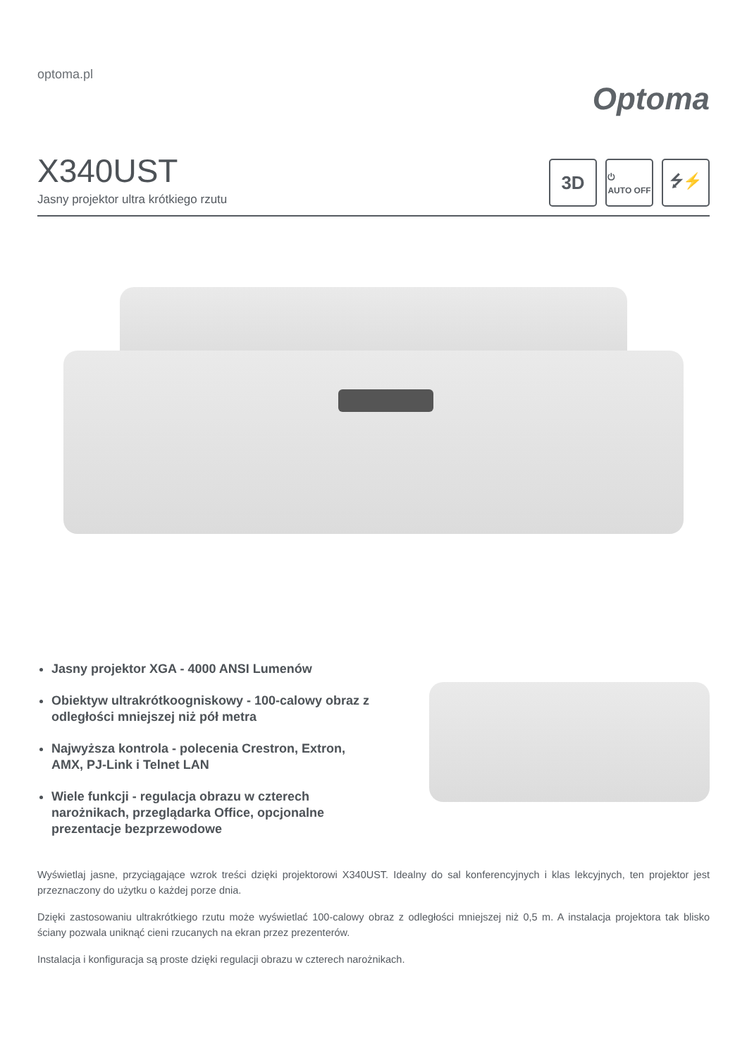optoma.pl
Optoma
X340UST
Jasny projektor ultra krótkiego rzutu
3D
⏻
AUTO OFF
⭍⚡
Jasny projektor XGA - 4000 ANSI Lumenów
Obiektyw ultrakrótkoogniskowy - 100-calowy obraz z odległości mniejszej niż pół metra
Najwyższa kontrola - polecenia Crestron, Extron, AMX, PJ-Link i Telnet LAN
Wiele funkcji - regulacja obrazu w czterech narożnikach, przeglądarka Office, opcjonalne prezentacje bezprzewodowe
Wyświetlaj jasne, przyciągające wzrok treści dzięki projektorowi X340UST. Idealny do sal konferencyjnych i klas lekcyjnych, ten projektor jest przeznaczony do użytku o każdej porze dnia.
Dzięki zastosowaniu ultrakrótkiego rzutu może wyświetlać 100-calowy obraz z odległości mniejszej niż 0,5 m. A instalacja projektora tak blisko ściany pozwala uniknąć cieni rzucanych na ekran przez prezenterów.
Instalacja i konfiguracja są proste dzięki regulacji obrazu w czterech narożnikach.